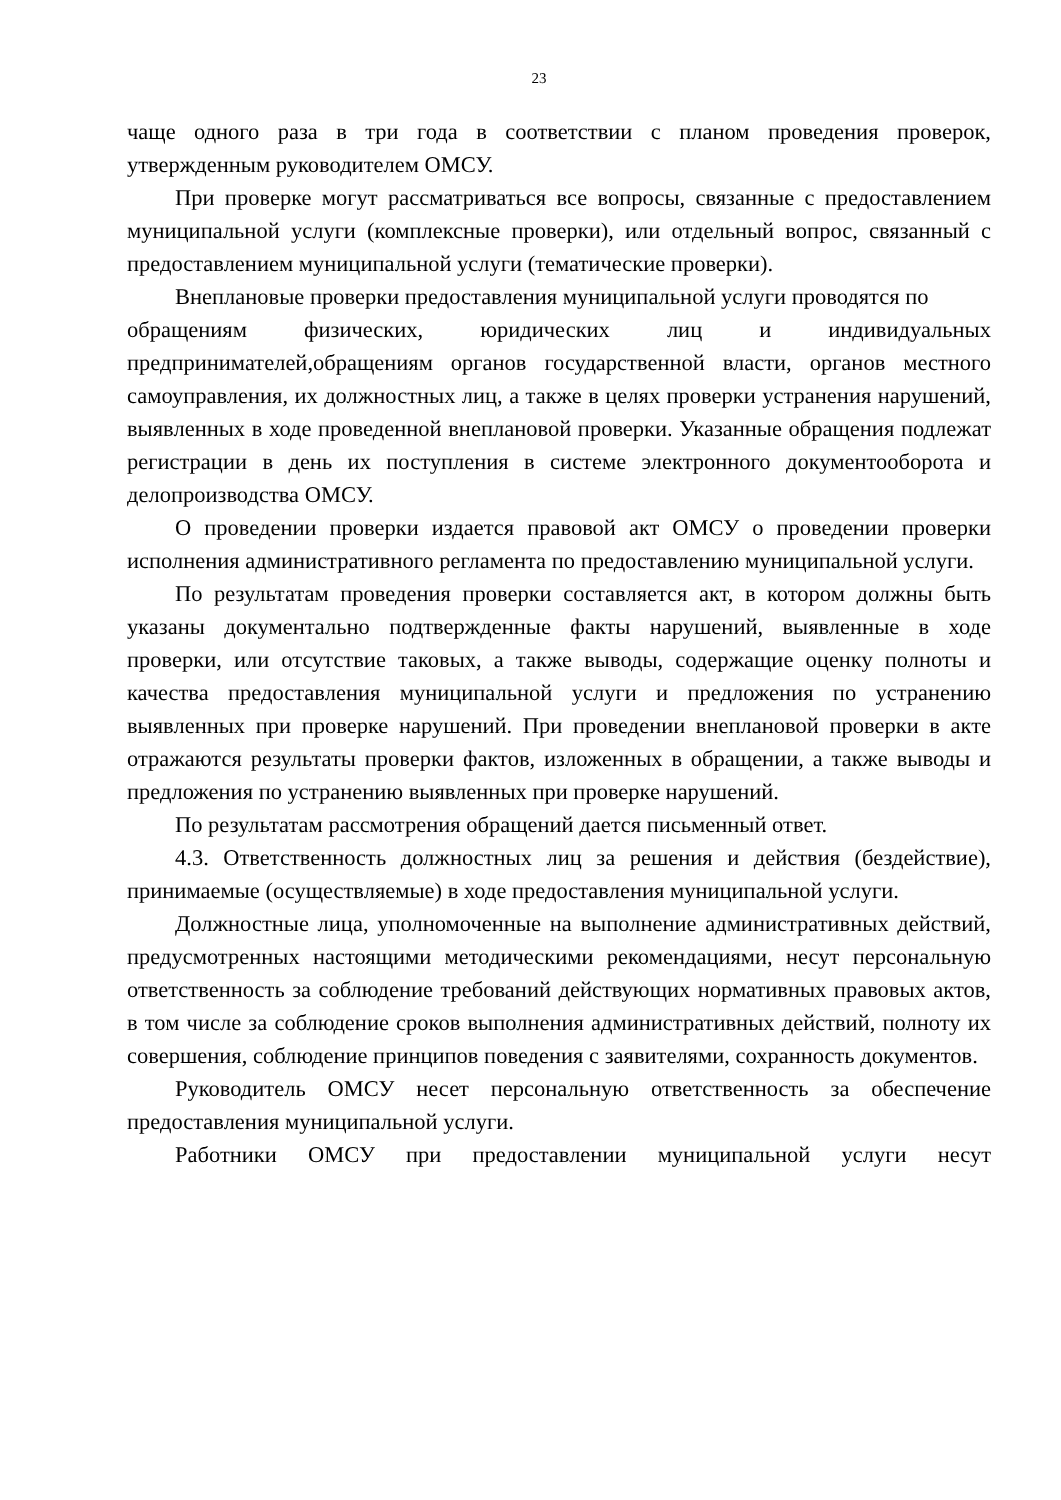23
чаще одного раза в три года в соответствии с планом проведения проверок, утвержденным руководителем ОМСУ.
При проверке могут рассматриваться все вопросы, связанные с предоставлением муниципальной услуги (комплексные проверки), или отдельный вопрос, связанный с предоставлением муниципальной услуги (тематические проверки).
Внеплановые проверки предоставления муниципальной услуги проводятся по
обращениям физических, юридических лиц и индивидуальных предпринимателей,обращениям органов государственной власти, органов местного самоуправления, их должностных лиц, а также в целях проверки устранения нарушений, выявленных в ходе проведенной внеплановой проверки. Указанные обращения подлежат регистрации в день их поступления в системе электронного документооборота и делопроизводства ОМСУ.
О проведении проверки издается правовой акт ОМСУ о проведении проверки исполнения административного регламента по предоставлению муниципальной услуги.
По результатам проведения проверки составляется акт, в котором должны быть указаны документально подтвержденные факты нарушений, выявленные в ходе проверки, или отсутствие таковых, а также выводы, содержащие оценку полноты и качества предоставления муниципальной услуги и предложения по устранению выявленных при проверке нарушений. При проведении внеплановой проверки в акте отражаются результаты проверки фактов, изложенных в обращении, а также выводы и предложения по устранению выявленных при проверке нарушений.
По результатам рассмотрения обращений дается письменный ответ.
4.3. Ответственность должностных лиц за решения и действия (бездействие), принимаемые (осуществляемые) в ходе предоставления муниципальной услуги.
Должностные лица, уполномоченные на выполнение административных действий, предусмотренных настоящими методическими рекомендациями, несут персональную ответственность за соблюдение требований действующих нормативных правовых актов, в том числе за соблюдение сроков выполнения административных действий, полноту их совершения, соблюдение принципов поведения с заявителями, сохранность документов.
Руководитель ОМСУ несет персональную ответственность за обеспечение предоставления муниципальной услуги.
Работники ОМСУ при предоставлении муниципальной услуги несут